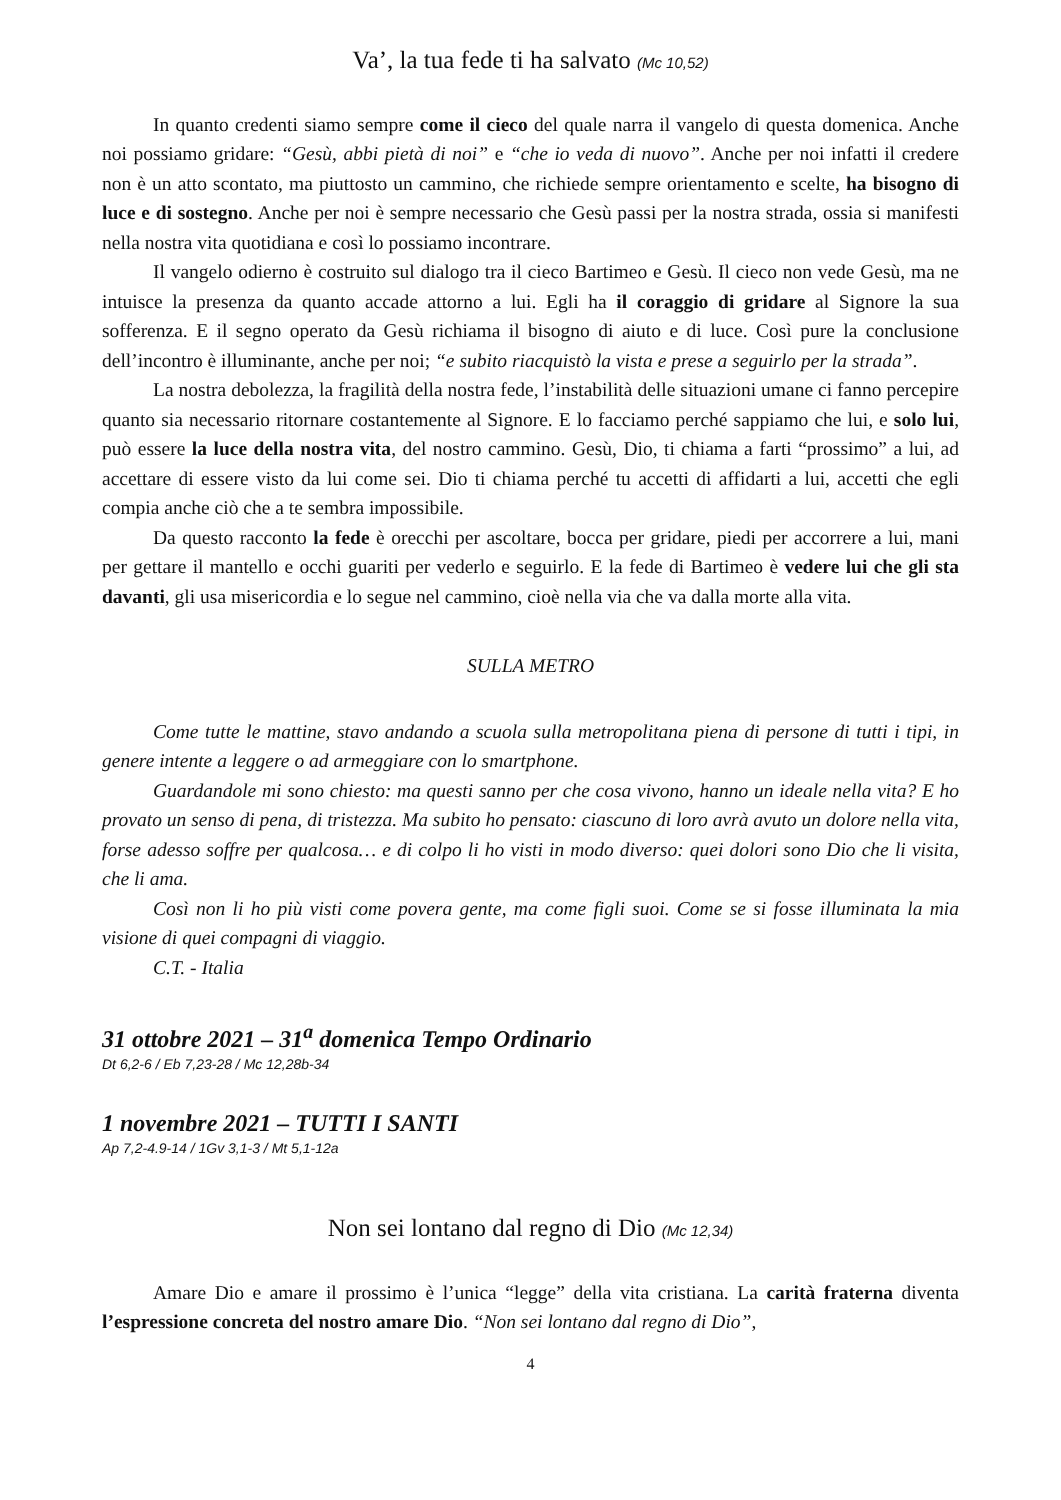Va’, la tua fede ti ha salvato (Mc 10,52)
In quanto credenti siamo sempre come il cieco del quale narra il vangelo di questa domenica. Anche noi possiamo gridare: “Gesù, abbi pietà di noi” e “che io veda di nuovo”. Anche per noi infatti il credere non è un atto scontato, ma piuttosto un cammino, che richiede sempre orientamento e scelte, ha bisogno di luce e di sostegno. Anche per noi è sempre necessario che Gesù passi per la nostra strada, ossia si manifesti nella nostra vita quotidiana e così lo possiamo incontrare.
Il vangelo odierno è costruito sul dialogo tra il cieco Bartimeo e Gesù. Il cieco non vede Gesù, ma ne intuisce la presenza da quanto accade attorno a lui. Egli ha il coraggio di gridare al Signore la sua sofferenza. E il segno operato da Gesù richiama il bisogno di aiuto e di luce. Così pure la conclusione dell’incontro è illuminante, anche per noi; “e subito riacquistò la vista e prese a seguirlo per la strada”.
La nostra debolezza, la fragilità della nostra fede, l’instabilità delle situazioni umane ci fanno percepire quanto sia necessario ritornare costantemente al Signore. E lo facciamo perché sappiamo che lui, e solo lui, può essere la luce della nostra vita, del nostro cammino. Gesù, Dio, ti chiama a farti “prossimo” a lui, ad accettare di essere visto da lui come sei. Dio ti chiama perché tu accetti di affidarti a lui, accetti che egli compia anche ciò che a te sembra impossibile.
Da questo racconto la fede è orecchi per ascoltare, bocca per gridare, piedi per accorrere a lui, mani per gettare il mantello e occhi guariti per vederlo e seguirlo. E la fede di Bartimeo è vedere lui che gli sta davanti, gli usa misericordia e lo segue nel cammino, cioè nella via che va dalla morte alla vita.
SULLA METRO
Come tutte le mattine, stavo andando a scuola sulla metropolitana piena di persone di tutti i tipi, in genere intente a leggere o ad armeggiare con lo smartphone.
Guardandole mi sono chiesto: ma questi sanno per che cosa vivono, hanno un ideale nella vita? E ho provato un senso di pena, di tristezza. Ma subito ho pensato: ciascuno di loro avrà avuto un dolore nella vita, forse adesso soffre per qualcosa… e di colpo li ho visti in modo diverso: quei dolori sono Dio che li visita, che li ama.
Così non li ho più visti come povera gente, ma come figli suoi. Come se si fosse illuminata la mia visione di quei compagni di viaggio.
C.T. - Italia
31 ottobre 2021 – 31<sup>a</sup> domenica Tempo Ordinario
Dt 6,2-6 / Eb 7,23-28 / Mc 12,28b-34
1 novembre 2021 – TUTTI I SANTI
Ap 7,2-4.9-14 / 1Gv 3,1-3 / Mt 5,1-12a
Non sei lontano dal regno di Dio (Mc 12,34)
Amare Dio e amare il prossimo è l’unica “legge” della vita cristiana. La carità fraterna diventa l’espressione concreta del nostro amare Dio. “Non sei lontano dal regno di Dio”,
4